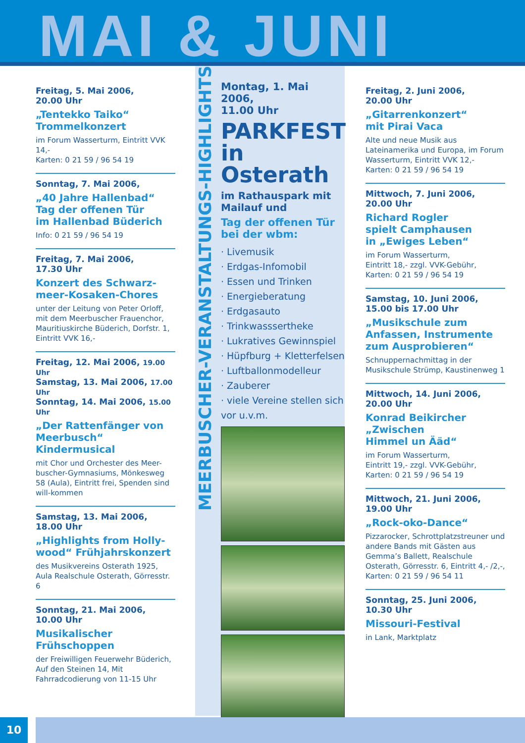MAI & JUNI
Freitag, 5. Mai 2006,
20.00 Uhr
„Tentekko Taiko“
Trommelkonzert
im Forum Wasserturm, Eintritt VVK 14,-
Karten: 0 21 59 / 96 54 19
Sonntag, 7. Mai 2006,
„40 Jahre Hallenbad“
Tag der offenen Tür
im Hallenbad Büderich
Info: 0 21 59 / 96 54 19
Freitag, 7. Mai 2006,
17.30 Uhr
Konzert des Schwarz-
meer-Kosaken-Chores
unter der Leitung von Peter Orloff, mit dem Meerbuscher Frauenchor, Mauritiuskirche Büderich, Dorfstr. 1, Eintritt VVK 16,-
Freitag, 12. Mai 2006, 19.00 Uhr
Samstag, 13. Mai 2006, 17.00 Uhr
Sonntag, 14. Mai 2006, 15.00 Uhr
„Der Rattenfänger von Meerbusch“ Kindermusical
mit Chor und Orchester des Meer-buscher-Gymnasiums, Mönkesweg 58 (Aula), Eintritt frei, Spenden sind will-kommen
Samstag, 13. Mai 2006,
18.00 Uhr
„Highlights from Holly-wood“ Frühjahrskonzert
des Musikvereins Osterath 1925, Aula Realschule Osterath, Görresstr. 6
Sonntag, 21. Mai 2006,
10.00 Uhr
Musikalischer
Frühschoppen
der Freiwilligen Feuerwehr Büderich, Auf den Steinen 14, Mit Fahrradcodierung von 11-15 Uhr
MEERBUSCHER-VERANSTALTUNGS-HIGHLIGHTS
Montag, 1. Mai 2006,
11.00 Uhr
PARKFEST
in Osterath
im Rathauspark mit Mailauf und
Tag der offenen Tür bei der wbm:
· Livemusik
· Erdgas-Infomobil
· Essen und Trinken
· Energieberatung
· Erdgasauto
· Trinkwasssertheke
· Lukratives Gewinnspiel
· Hüpfburg + Kletterfelsen
· Luftballonmodelleur
· Zauberer
· viele Vereine stellen sich vor u.v.m.
Freitag, 2. Juni 2006,
20.00 Uhr
„Gitarrenkonzert“
mit Pirai Vaca
Alte und neue Musik aus Lateinamerika und Europa, im Forum Wasserturm, Eintritt VVK 12,-
Karten: 0 21 59 / 96 54 19
Mittwoch, 7. Juni 2006,
20.00 Uhr
Richard Rogler
spielt Camphausen
in „Ewiges Leben“
im Forum Wasserturm,
Eintritt 18,- zzgl. VVK-Gebühr,
Karten: 0 21 59 / 96 54 19
Samstag, 10. Juni 2006,
15.00 bis 17.00 Uhr
„Musikschule zum Anfassen, Instrumente zum Ausprobieren“
Schnuppernachmittag in der Musikschule Strümp, Kaustinenweg 1
Mittwoch, 14. Juni 2006,
20.00 Uhr
Konrad Beikircher
„Zwischen
Himmel un Ääd“
im Forum Wasserturm,
Eintritt 19,- zzgl. VVK-Gebühr,
Karten: 0 21 59 / 96 54 19
Mittwoch, 21. Juni 2006,
19.00 Uhr
„Rock-oko-Dance“
Pizzarocker, Schrottplatzstreuner und andere Bands mit Gästen aus Gemma’s Ballett, Realschule Osterath, Görresstr. 6, Eintritt 4,- /2,-,
Karten: 0 21 59 / 96 54 11
Sonntag, 25. Juni 2006,
10.30 Uhr
Missouri-Festival
in Lank, Marktplatz
10